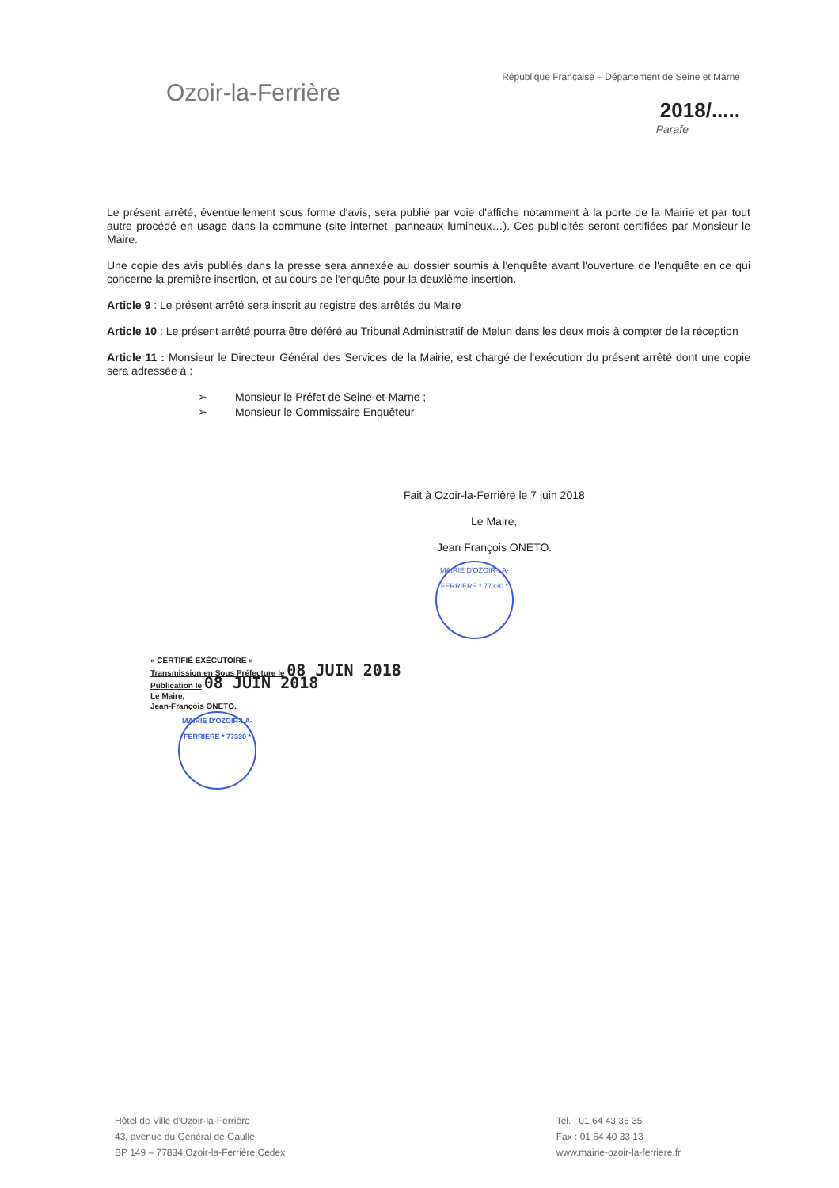Ozoir-la-Ferrière
République Française – Département de Seine et Marne
2018/.....
Parafe
Le présent arrêté, éventuellement sous forme d'avis, sera publié par voie d'affiche notamment à la porte de la Mairie et par tout autre procédé en usage dans la commune (site internet, panneaux lumineux…). Ces publicités seront certifiées par Monsieur le Maire.
Une copie des avis publiés dans la presse sera annexée au dossier soumis à l'enquête avant l'ouverture de l'enquête en ce qui concerne la première insertion, et au cours de l'enquête pour la deuxième insertion.
Article 9 : Le présent arrêté sera inscrit au registre des arrêtés du Maire
Article 10 : Le présent arrêté pourra être déféré au Tribunal Administratif de Melun dans les deux mois à compter de la réception
Article 11 : Monsieur le Directeur Général des Services de la Mairie, est chargé de l'exécution du présent arrêté dont une copie sera adressée à :
➢ Monsieur le Préfet de Seine-et-Marne ;
➢ Monsieur le Commissaire Enquêteur
Fait à Ozoir-la-Ferrière le 7 juin 2018
Le Maire,
Jean François ONETO.
MAIRIE D'OZOIR-LA-FERRIERE * 77330 *
« CERTIFIÉ EXÉCUTOIRE »
Transmission en Sous Préfecture le 08 JUIN 2018
Publication le 08 JUIN 2018
Le Maire,
Jean-François ONETO.
MAIRIE D'OZOIR-LA-FERRIERE * 77330 *
Hôtel de Ville d'Ozoir-la-Ferrière
43, avenue du Général de Gaulle
BP 149 – 77834 Ozoir-la-Ferrière Cedex
Tel. : 01 64 43 35 35
Fax : 01 64 40 33 13
www.mairie-ozoir-la-ferriere.fr